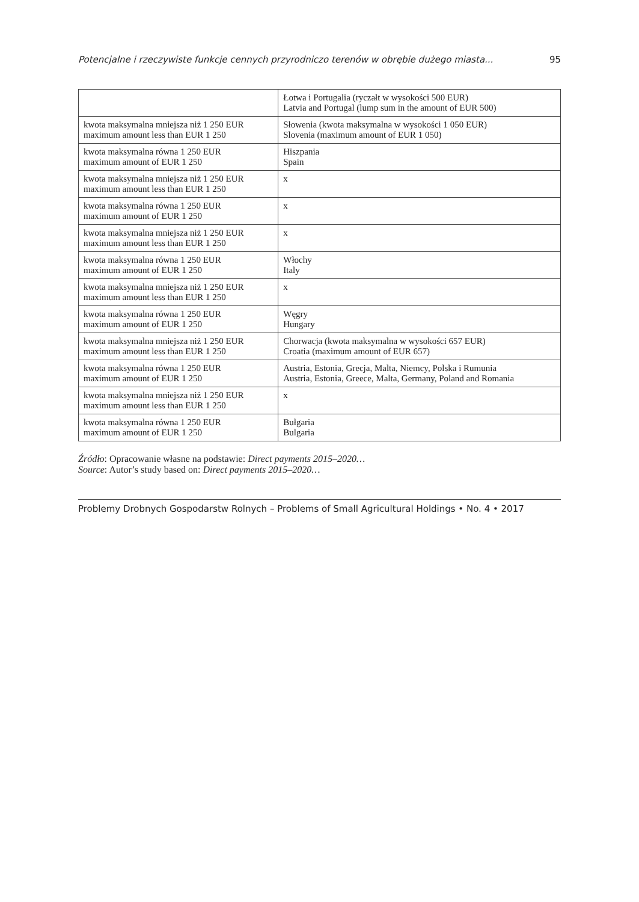Potencjalne i rzeczywiste funkcje cennych przyrodniczo terenów w obrębie dużego miasta... 95
| | Łotwa i Portugalia (ryczałt w wysokości 500 EUR) Latvia and Portugal (lump sum in the amount of EUR 500) |
| kwota maksymalna mniejsza niż 1 250 EUR maximum amount less than EUR 1 250 | Słowenia (kwota maksymalna w wysokości 1 050 EUR) Slovenia (maximum amount of EUR 1 050) |
| kwota maksymalna równa 1 250 EUR maximum amount of EUR 1 250 | Hiszpania Spain |
| kwota maksymalna mniejsza niż 1 250 EUR maximum amount less than EUR 1 250 | x |
| kwota maksymalna równa 1 250 EUR maximum amount of EUR 1 250 | x |
| kwota maksymalna mniejsza niż 1 250 EUR maximum amount less than EUR 1 250 | x |
| kwota maksymalna równa 1 250 EUR maximum amount of EUR 1 250 | Włochy Italy |
| kwota maksymalna mniejsza niż 1 250 EUR maximum amount less than EUR 1 250 | x |
| kwota maksymalna równa 1 250 EUR maximum amount of EUR 1 250 | Węgry Hungary |
| kwota maksymalna mniejsza niż 1 250 EUR maximum amount less than EUR 1 250 | Chorwacja (kwota maksymalna w wysokości 657 EUR) Croatia (maximum amount of EUR 657) |
| kwota maksymalna równa 1 250 EUR maximum amount of EUR 1 250 | Austria, Estonia, Grecja, Malta, Niemcy, Polska i Rumunia Austria, Estonia, Greece, Malta, Germany, Poland and Romania |
| kwota maksymalna mniejsza niż 1 250 EUR maximum amount less than EUR 1 250 | x |
| kwota maksymalna równa 1 250 EUR maximum amount of EUR 1 250 | Bułgaria Bulgaria |
Źródło: Opracowanie własne na podstawie: Direct payments 2015–2020…
Source: Autor’s study based on: Direct payments 2015–2020…
Problemy Drobnych Gospodarstw Rolnych – Problems of Small Agricultural Holdings • No. 4 • 2017